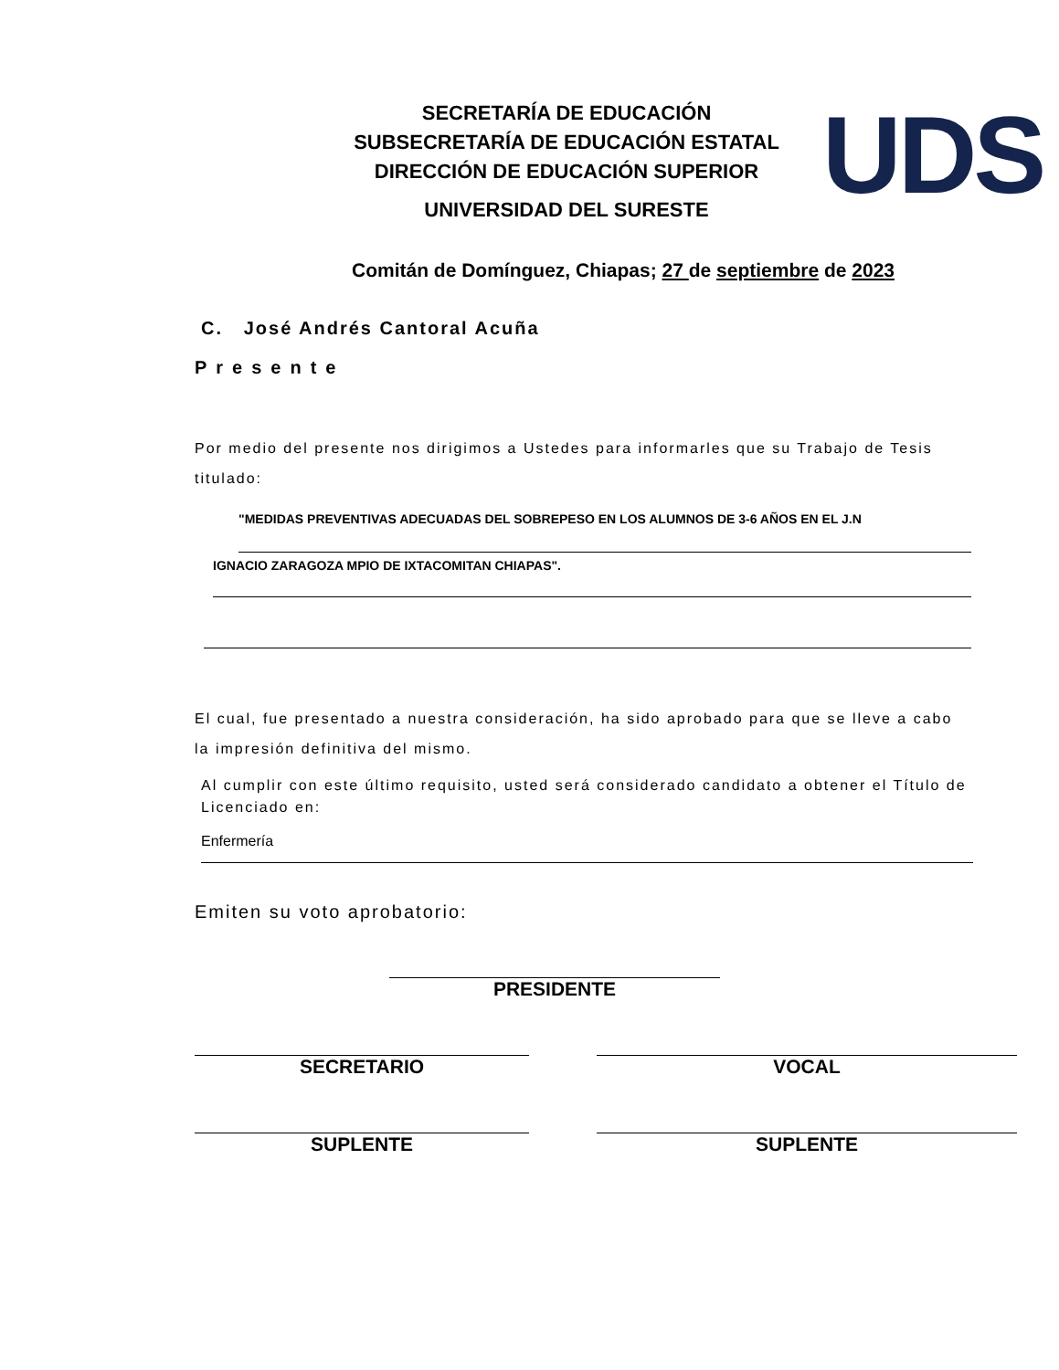SECRETARÍA DE EDUCACIÓN
SUBSECRETARÍA DE EDUCACIÓN ESTATAL
DIRECCIÓN DE EDUCACIÓN SUPERIOR
UNIVERSIDAD DEL SURESTE
UDS
Comitán de Domínguez, Chiapas; 27 de septiembre de 2023
C. José Andrés Cantoral Acuña
Presente
Por medio del presente nos dirigimos a Ustedes para informarles que su Trabajo de Tesis titulado:
"MEDIDAS PREVENTIVAS ADECUADAS DEL SOBREPESO EN LOS ALUMNOS DE 3-6 AÑOS EN EL J.N
IGNACIO ZARAGOZA MPIO DE IXTACOMITAN CHIAPAS".
El cual, fue presentado a nuestra consideración, ha sido aprobado para que se lleve a cabo la impresión definitiva del mismo.
Al cumplir con este último requisito, usted será considerado candidato a obtener el Título de Licenciado en:
Enfermería
Emiten su voto aprobatorio:
PRESIDENTE
SECRETARIO VOCAL
SUPLENTE SUPLENTE